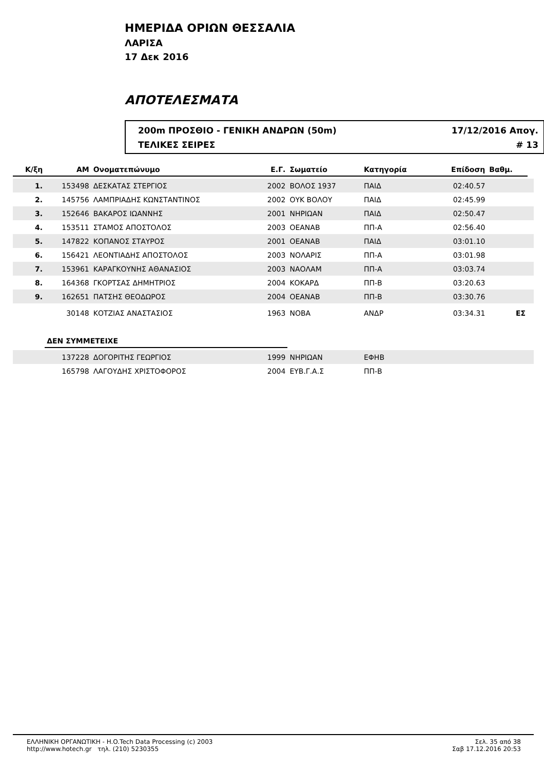ΗΜΕΡΙΔΑ ΟΡΙΩΝ ΘΕΣΣΑΛΙΑ
ΛΑΡΙΣΑ
17 Δεκ 2016
ΑΠΟΤΕΛΕΣΜΑΤΑ
200m ΠΡΟΣΘΙΟ - ΓΕΝΙΚΗ ΑΝΔΡΩΝ (50m) 17/12/2016 Απογ.
ΤΕΛΙΚΕΣ ΣΕΙΡΕΣ # 13
| Κ/ξη | ΑΜ | Ονοματεπώνυμο | Ε.Γ. | Σωματείο | Κατηγορία | Επίδοση | Βαθμ. | |
| --- | --- | --- | --- | --- | --- | --- | --- | --- |
| 1. | 153498 | ΔΕΣΚΑΤΑΣ ΣΤΕΡΓΙΟΣ | 2002 | ΒΟΛΟΣ 1937 | ΠΑΙΔ | 02:40.57 | | |
| 2. | 145756 | ΛΑΜΠΡΙΑΔΗΣ ΚΩΝΣΤΑΝΤΙΝΟΣ | 2002 | ΟΥΚ ΒΟΛΟΥ | ΠΑΙΔ | 02:45.99 | | |
| 3. | 152646 | ΒΑΚΑΡΟΣ ΙΩΑΝΝΗΣ | 2001 | ΝΗΡΙΩΑΝ | ΠΑΙΔ | 02:50.47 | | |
| 4. | 153511 | ΣΤΑΜΟΣ ΑΠΟΣΤΟΛΟΣ | 2003 | ΟΕΑΝΑΒ | ΠΠ-Α | 02:56.40 | | |
| 5. | 147822 | ΚΟΠΑΝΟΣ ΣΤΑΥΡΟΣ | 2001 | ΟΕΑΝΑΒ | ΠΑΙΔ | 03:01.10 | | |
| 6. | 156421 | ΛΕΟΝΤΙΑΔΗΣ ΑΠΟΣΤΟΛΟΣ | 2003 | ΝΟΛΑΡΙΣ | ΠΠ-Α | 03:01.98 | | |
| 7. | 153961 | ΚΑΡΑΓΚΟΥΝΗΣ ΑΘΑΝΑΣΙΟΣ | 2003 | ΝΑΟΛΑΜ | ΠΠ-Α | 03:03.74 | | |
| 8. | 164368 | ΓΚΟΡΤΣΑΣ ΔΗΜΗΤΡΙΟΣ | 2004 | ΚΟΚΑΡΔ | ΠΠ-Β | 03:20.63 | | |
| 9. | 162651 | ΠΑΤΣΗΣ ΘΕΟΔΩΡΟΣ | 2004 | ΟΕΑΝΑΒ | ΠΠ-Β | 03:30.76 | | |
| | 30148 | ΚΟΤΖΙΑΣ ΑΝΑΣΤΑΣΙΟΣ | 1963 | ΝΟΒΑ | ΑΝΔΡ | 03:34.31 | ΕΣ | |
| | ΔΕΝ ΣΥΜΜΕΤΕΙΧΕ | | | | | | | |
| | 137228 | ΔΟΓΟΡΙΤΗΣ ΓΕΩΡΓΙΟΣ | 1999 | ΝΗΡΙΩΑΝ | ΕΦΗΒ | | | |
| | 165798 | ΛΑΓΟΥΔΗΣ ΧΡΙΣΤΟΦΟΡΟΣ | 2004 | ΕΥΒ.Γ.Α.Σ | ΠΠ-Β | | | |
ΕΛΛΗΝΙΚΗ ΟΡΓΑΝΩΤΙΚΗ - H.O.Tech Data Processing (c) 2003
http://www.hotech.gr τηλ. (210) 5230355
Σελ. 35 από 38
Σαβ 17.12.2016 20:53